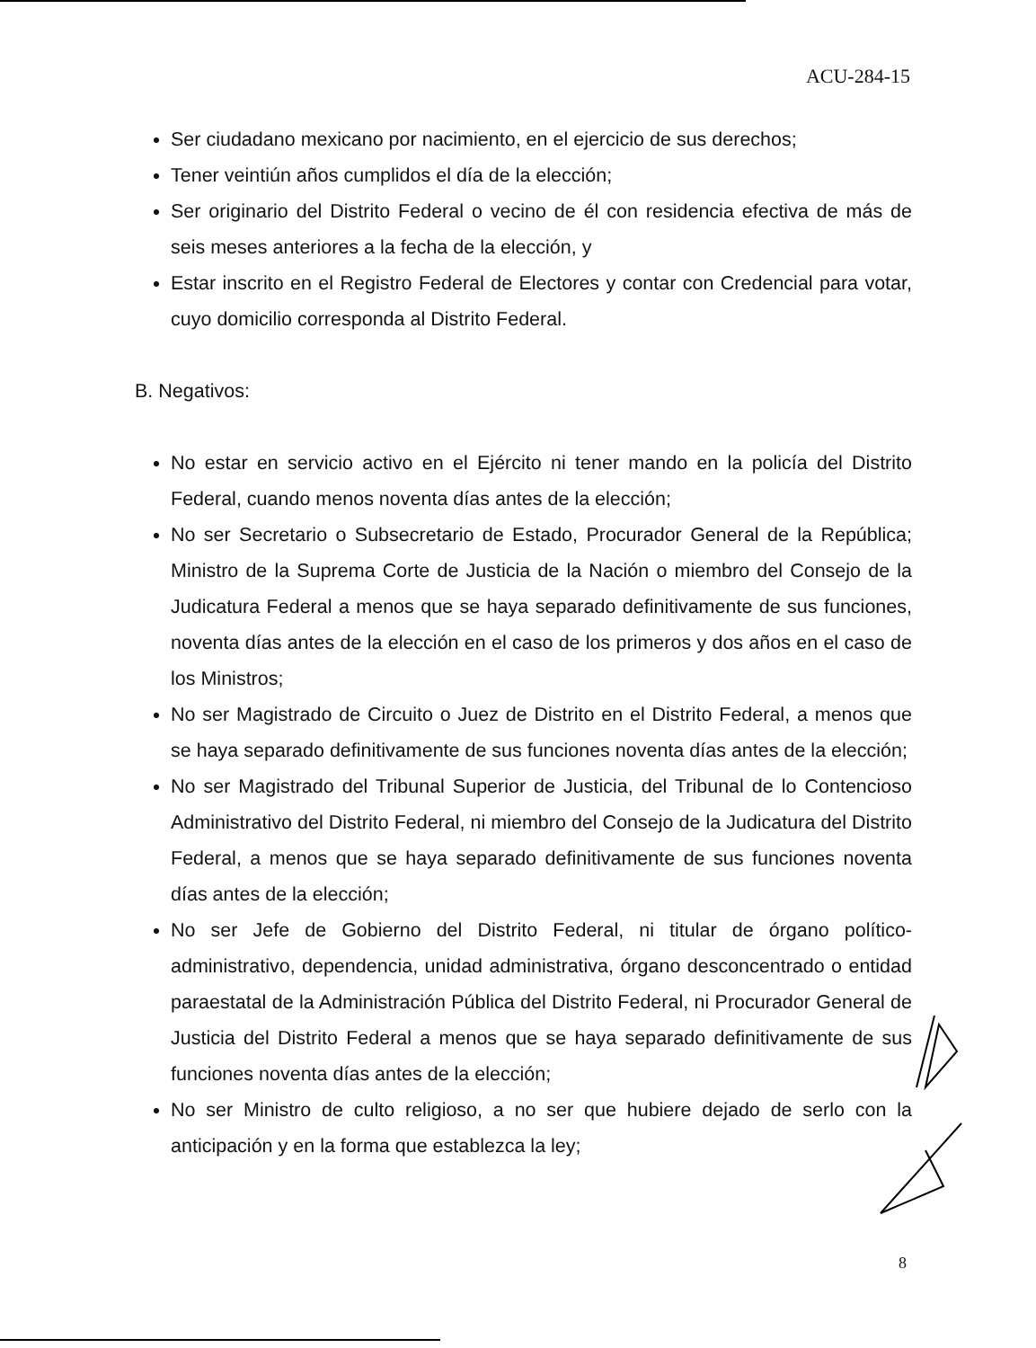ACU-284-15
Ser ciudadano mexicano por nacimiento, en el ejercicio de sus derechos;
Tener veintiún años cumplidos el día de la elección;
Ser originario del Distrito Federal o vecino de él con residencia efectiva de más de seis meses anteriores a la fecha de la elección, y
Estar inscrito en el Registro Federal de Electores y contar con Credencial para votar, cuyo domicilio corresponda al Distrito Federal.
B. Negativos:
No estar en servicio activo en el Ejército ni tener mando en la policía del Distrito Federal, cuando menos noventa días antes de la elección;
No ser Secretario o Subsecretario de Estado, Procurador General de la República; Ministro de la Suprema Corte de Justicia de la Nación o miembro del Consejo de la Judicatura Federal a menos que se haya separado definitivamente de sus funciones, noventa días antes de la elección en el caso de los primeros y dos años en el caso de los Ministros;
No ser Magistrado de Circuito o Juez de Distrito en el Distrito Federal, a menos que se haya separado definitivamente de sus funciones noventa días antes de la elección;
No ser Magistrado del Tribunal Superior de Justicia, del Tribunal de lo Contencioso Administrativo del Distrito Federal, ni miembro del Consejo de la Judicatura del Distrito Federal, a menos que se haya separado definitivamente de sus funciones noventa días antes de la elección;
No ser Jefe de Gobierno del Distrito Federal, ni titular de órgano político-administrativo, dependencia, unidad administrativa, órgano desconcentrado o entidad paraestatal de la Administración Pública del Distrito Federal, ni Procurador General de Justicia del Distrito Federal a menos que se haya separado definitivamente de sus funciones noventa días antes de la elección;
No ser Ministro de culto religioso, a no ser que hubiere dejado de serlo con la anticipación y en la forma que establezca la ley;
8